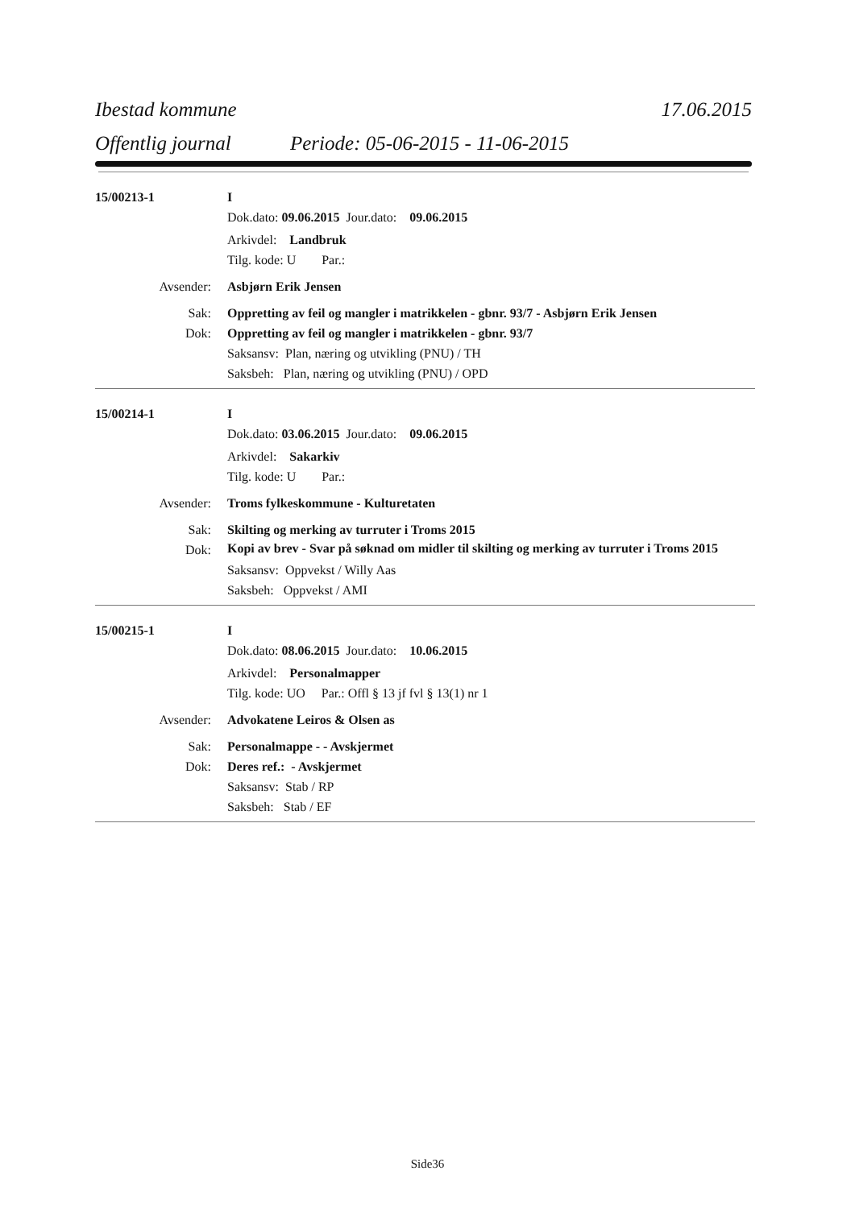Ibestad kommune 17.06.2015
Offentlig journal Periode: 05-06-2015 - 11-06-2015
15/00213-1 I
Dok.dato: 09.06.2015 Jour.dato: 09.06.2015
Arkivdel: Landbruk
Tilg. kode: U Par.:
Avsender: Asbjørn Erik Jensen
Sak: Oppretting av feil og mangler i matrikkelen - gbnr. 93/7 - Asbjørn Erik Jensen
Dok: Oppretting av feil og mangler i matrikkelen - gbnr. 93/7
Saksansv: Plan, næring og utvikling (PNU) / TH
Saksbeh: Plan, næring og utvikling (PNU) / OPD
15/00214-1 I
Dok.dato: 03.06.2015 Jour.dato: 09.06.2015
Arkivdel: Sakarkiv
Tilg. kode: U Par.:
Avsender: Troms fylkeskommune - Kulturetaten
Sak: Skilting og merking av turruter i Troms 2015
Dok: Kopi av brev - Svar på søknad om midler til skilting og merking av turruter i Troms 2015
Saksansv: Oppvekst / Willy Aas
Saksbeh: Oppvekst / AMI
15/00215-1 I
Dok.dato: 08.06.2015 Jour.dato: 10.06.2015
Arkivdel: Personalmapper
Tilg. kode: UO Par.: Offl § 13 jf fvl § 13(1) nr 1
Avsender: Advokatene Leiros & Olsen as
Sak: Personalmappe - - Avskjermet
Dok: Deres ref.: - Avskjermet
Saksansv: Stab / RP
Saksbeh: Stab / EF
Side36